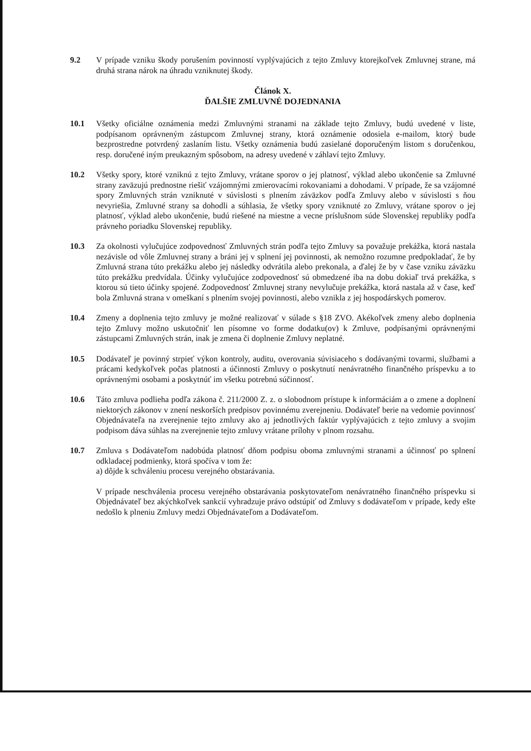9.2 V prípade vzniku škody porušením povinností vyplývajúcich z tejto Zmluvy ktorejkoľvek Zmluvnej strane, má druhá strana nárok na úhradu vzniknutej škody.
Článok X.
ĎALŠIE ZMLUVNÉ DOJEDNANIA
10.1 Všetky oficiálne oznámenia medzi Zmluvnými stranami na základe tejto Zmluvy, budú uvedené v liste, podpísanom oprávneným zástupcom Zmluvnej strany, ktorá oznámenie odosiela e-mailom, ktorý bude bezprostredne potvrdený zaslaním listu. Všetky oznámenia budú zasielané doporučeným listom s doručenkou, resp. doručené iným preukazným spôsobom, na adresy uvedené v záhlaví tejto Zmluvy.
10.2 Všetky spory, ktoré vzniknú z tejto Zmluvy, vrátane sporov o jej platnosť, výklad alebo ukončenie sa Zmluvné strany zaväzujú prednostne riešiť vzájomnými zmierovacími rokovaniami a dohodami. V prípade, že sa vzájomné spory Zmluvných strán vzniknuté v súvislosti s plnením záväzkov podľa Zmluvy alebo v súvislosti s ňou nevyriešia, Zmluvné strany sa dohodli a súhlasia, že všetky spory vzniknuté zo Zmluvy, vrátane sporov o jej platnosť, výklad alebo ukončenie, budú riešené na miestne a vecne príslušnom súde Slovenskej republiky podľa právneho poriadku Slovenskej republiky.
10.3 Za okolnosti vylučujúce zodpovednosť Zmluvných strán podľa tejto Zmluvy sa považuje prekážka, ktorá nastala nezávisle od vôle Zmluvnej strany a bráni jej v splnení jej povinnosti, ak nemožno rozumne predpokladať, že by Zmluvná strana túto prekážku alebo jej následky odvrátila alebo prekonala, a ďalej že by v čase vzniku záväzku túto prekážku predvídala. Účinky vylučujúce zodpovednosť sú obmedzené iba na dobu dokiaľ trvá prekážka, s ktorou sú tieto účinky spojené. Zodpovednosť Zmluvnej strany nevylučuje prekážka, ktorá nastala až v čase, keď bola Zmluvná strana v omeškaní s plnením svojej povinnosti, alebo vznikla z jej hospodárskych pomerov.
10.4 Zmeny a doplnenia tejto zmluvy je možné realizovať v súlade s §18 ZVO. Akékoľvek zmeny alebo doplnenia tejto Zmluvy možno uskutočniť len písomne vo forme dodatku(ov) k Zmluve, podpísanými oprávnenými zástupcami Zmluvných strán, inak je zmena či doplnenie Zmluvy neplatné.
10.5 Dodávateľ je povinný strpieť výkon kontroly, auditu, overovania súvisiaceho s dodávanými tovarmi, službami a prácami kedykoľvek počas platnosti a účinnosti Zmluvy o poskytnutí nenávratného finančného príspevku a to oprávnenými osobami a poskytnúť im všetku potrebnú súčinnosť.
10.6 Táto zmluva podlieha podľa zákona č. 211/2000 Z. z. o slobodnom prístupe k informáciám a o zmene a doplnení niektorých zákonov v znení neskorších predpisov povinnému zverejneniu. Dodávateľ berie na vedomie povinnosť Objednávateľa na zverejnenie tejto zmluvy ako aj jednotlivých faktúr vyplývajúcich z tejto zmluvy a svojim podpisom dáva súhlas na zverejnenie tejto zmluvy vrátane prílohy v plnom rozsahu.
10.7 Zmluva s Dodávateľom nadobúda platnosť dňom podpisu oboma zmluvnými stranami a účinnosť po splnení odkladacej podmienky, ktorá spočíva v tom že:
a) dôjde k schváleniu procesu verejného obstarávania.
V prípade neschválenia procesu verejného obstarávania poskytovateľom nenávratného finančného príspevku si Objednávateľ bez akýchkoľvek sankcií vyhradzuje právo odstúpiť od Zmluvy s dodávateľom v prípade, kedy ešte nedošlo k plneniu Zmluvy medzi Objednávateľom a Dodávateľom.